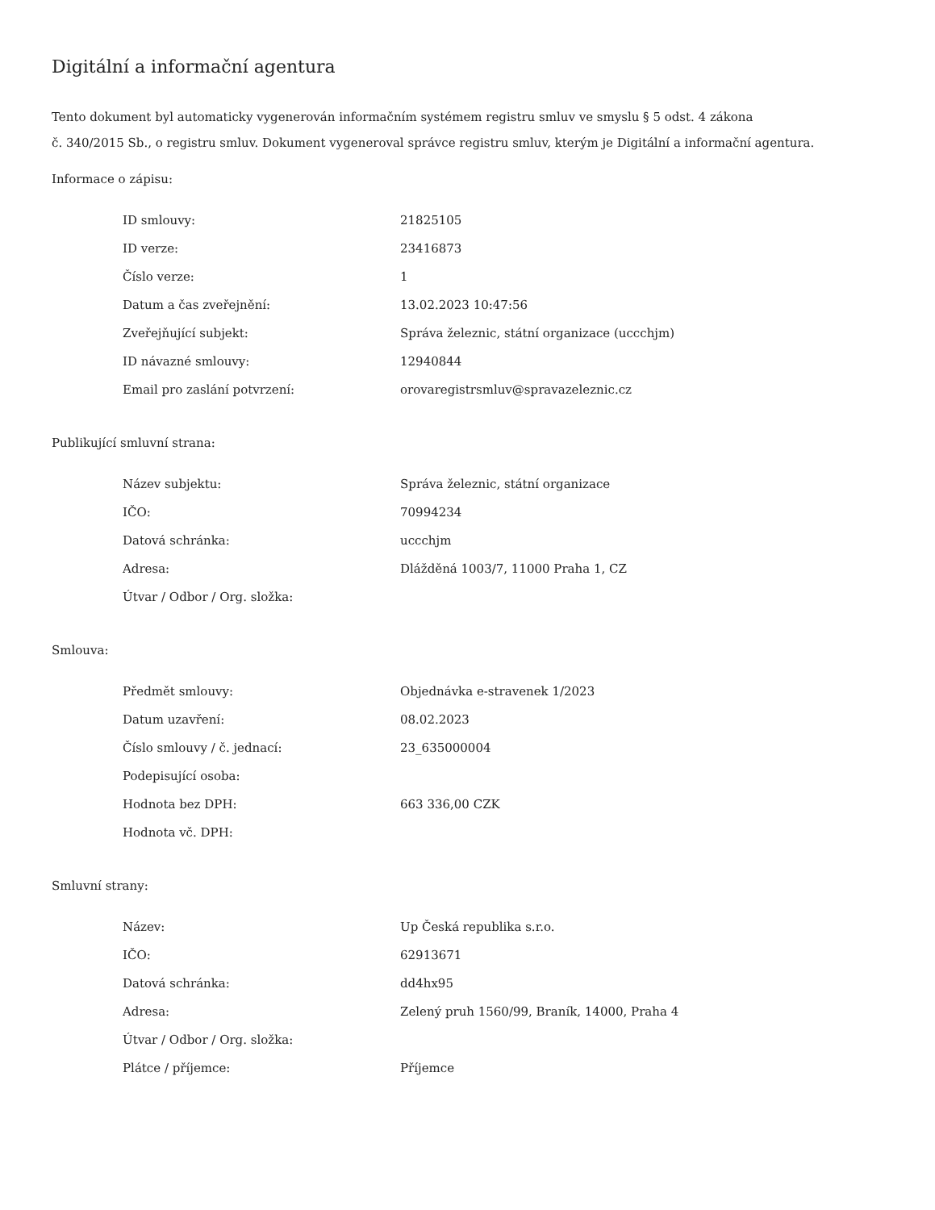Digitální a informační agentura
Tento dokument byl automaticky vygenerován informačním systémem registru smluv ve smyslu § 5 odst. 4 zákona
č. 340/2015 Sb., o registru smluv. Dokument vygeneroval správce registru smluv, kterým je Digitální a informační agentura.
Informace o zápisu:
| ID smlouvy: | 21825105 |
| ID verze: | 23416873 |
| Číslo verze: | 1 |
| Datum a čas zveřejnění: | 13.02.2023 10:47:56 |
| Zveřejňující subjekt: | Správa železnic, státní organizace (uccchjm) |
| ID návazné smlouvy: | 12940844 |
| Email pro zaslání potvrzení: | orovaregistrsmluv@spravazeleznic.cz |
Publikující smluvní strana:
| Název subjektu: | Správa železnic, státní organizace |
| IČO: | 70994234 |
| Datová schránka: | uccchjm |
| Adresa: | Dlážděná 1003/7, 11000 Praha 1, CZ |
| Útvar / Odbor / Org. složka: | |
Smlouva:
| Předmět smlouvy: | Objednávka e-stravenek 1/2023 |
| Datum uzavření: | 08.02.2023 |
| Číslo smlouvy / č. jednací: | 23_635000004 |
| Podepisující osoba: | |
| Hodnota bez DPH: | 663 336,00 CZK |
| Hodnota vč. DPH: | |
Smluvní strany:
| Název: | Up Česká republika s.r.o. |
| IČO: | 62913671 |
| Datová schránka: | dd4hx95 |
| Adresa: | Zelený pruh 1560/99, Braník, 14000, Praha 4 |
| Útvar / Odbor / Org. složka: | |
| Plátce / příjemce: | Příjemce |